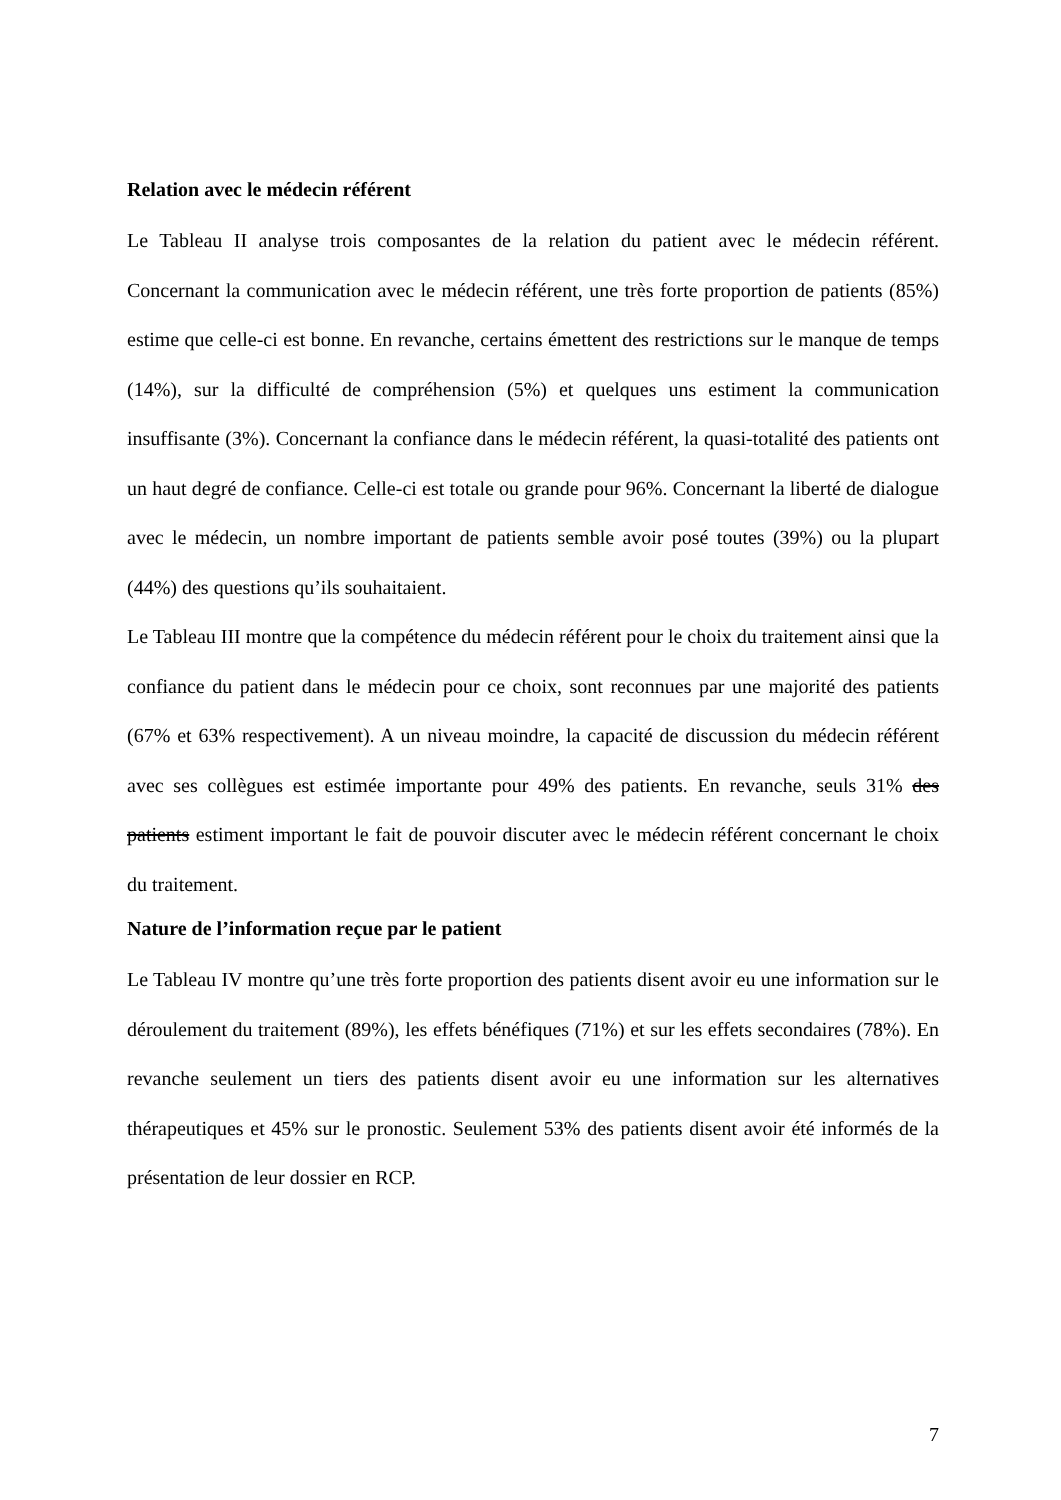Relation avec le médecin référent
Le Tableau II analyse trois composantes de la relation du patient avec le médecin référent. Concernant la communication avec le médecin référent, une très forte proportion de patients (85%) estime que celle-ci est bonne. En revanche, certains émettent des restrictions sur le manque de temps (14%), sur la difficulté de compréhension (5%) et quelques uns estiment la communication insuffisante (3%). Concernant la confiance dans le médecin référent, la quasi-totalité des patients ont un haut degré de confiance. Celle-ci est totale ou grande pour 96%. Concernant la liberté de dialogue avec le médecin, un nombre important de patients semble avoir posé toutes (39%) ou la plupart (44%) des questions qu’ils souhaitaient.
Le Tableau III montre que la compétence du médecin référent pour le choix du traitement ainsi que la confiance du patient dans le médecin pour ce choix, sont reconnues par une majorité des patients (67% et 63% respectivement). A un niveau moindre, la capacité de discussion du médecin référent avec ses collègues est estimée importante pour 49% des patients. En revanche, seuls 31% des patients estiment important le fait de pouvoir discuter avec le médecin référent concernant le choix du traitement.
Nature de l’information reçue par le patient
Le Tableau IV montre qu’une très forte proportion des patients disent avoir eu une information sur le déroulement du traitement (89%), les effets bénéfiques (71%) et sur les effets secondaires (78%). En revanche seulement un tiers des patients disent avoir eu une information sur les alternatives thérapeutiques et 45% sur le pronostic. Seulement 53% des patients disent avoir été informés de la présentation de leur dossier en RCP.
7